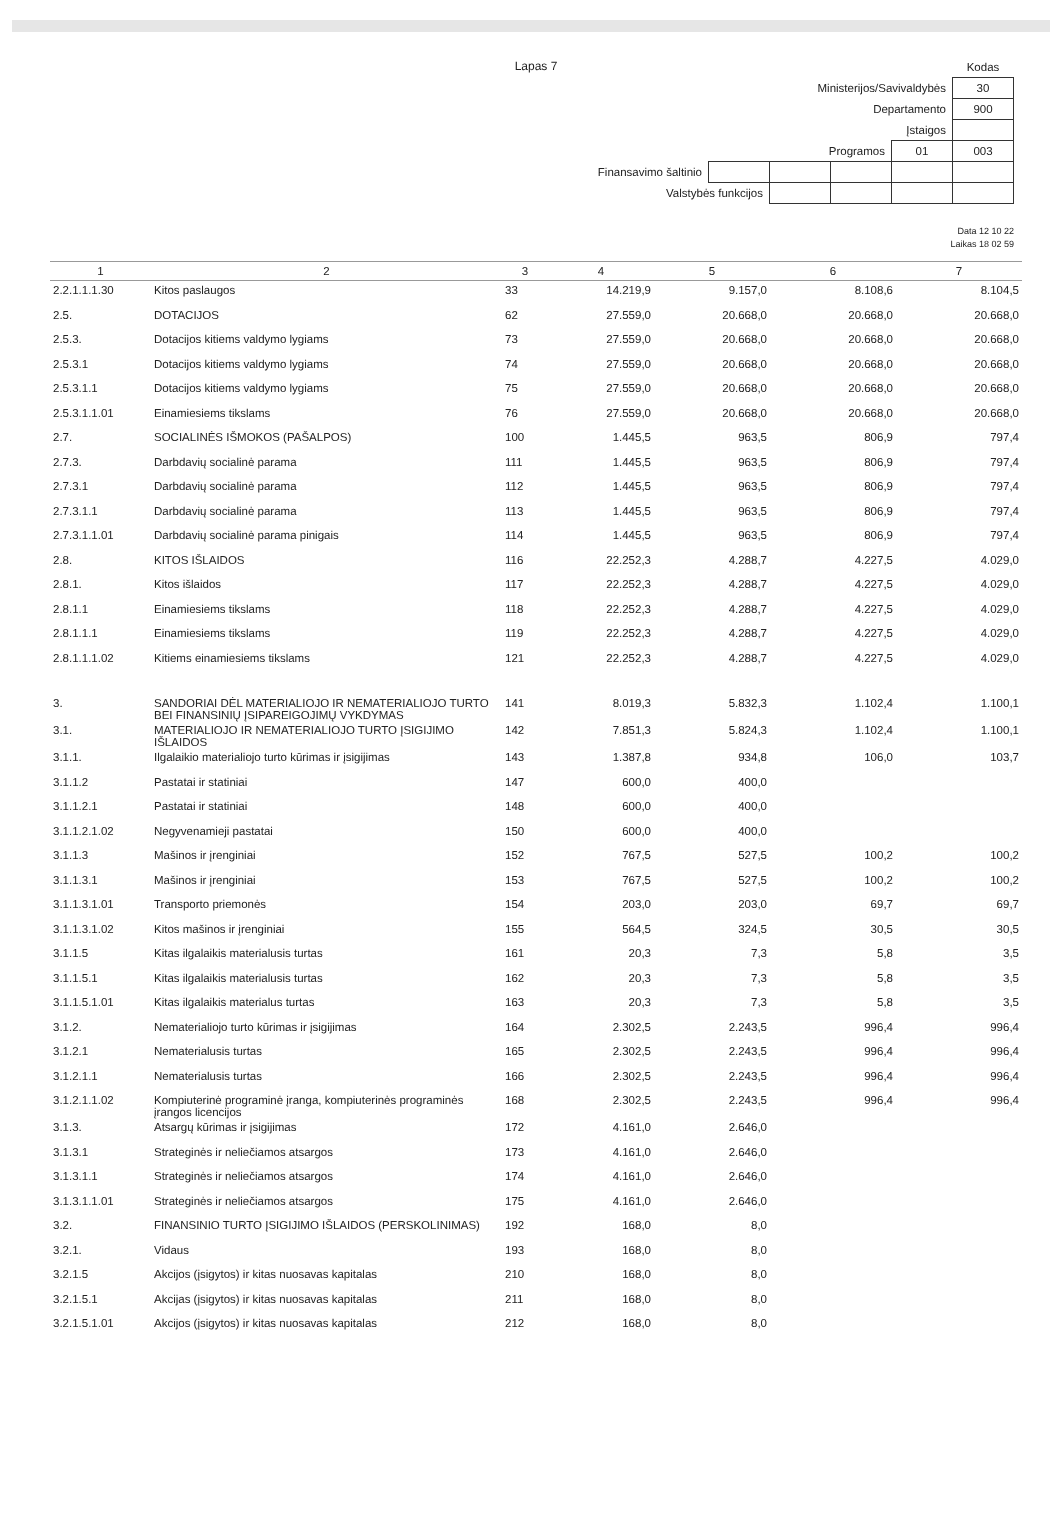Lapas 7
| | | | | | Kodas |
| Ministerijos/Savivaldybės | | | | | 30 |
| Departamento | | | | | 900 |
| Įstaigos | | | | | |
| Programos | | | | 01 | 003 |
| Finansavimo šaltinio | | | | | |
| Valstybės funkcijos | | | | | |
Data 12 10 22
Laikas 18 02 59
| 1 | 2 | 3 | 4 | 5 | 6 | 7 |
| --- | --- | --- | --- | --- | --- | --- |
| 2.2.1.1.1.30 | Kitos paslaugos | 33 | 14.219,9 | 9.157,0 | 8.108,6 | 8.104,5 |
| 2.5. | DOTACIJOS | 62 | 27.559,0 | 20.668,0 | 20.668,0 | 20.668,0 |
| 2.5.3. | Dotacijos kitiems valdymo lygiams | 73 | 27.559,0 | 20.668,0 | 20.668,0 | 20.668,0 |
| 2.5.3.1 | Dotacijos kitiems valdymo lygiams | 74 | 27.559,0 | 20.668,0 | 20.668,0 | 20.668,0 |
| 2.5.3.1.1 | Dotacijos kitiems valdymo lygiams | 75 | 27.559,0 | 20.668,0 | 20.668,0 | 20.668,0 |
| 2.5.3.1.1.01 | Einamiesiems tikslams | 76 | 27.559,0 | 20.668,0 | 20.668,0 | 20.668,0 |
| 2.7. | SOCIALINĖS IŠMOKOS (PAŠALPOS) | 100 | 1.445,5 | 963,5 | 806,9 | 797,4 |
| 2.7.3. | Darbdavių socialinė parama | 111 | 1.445,5 | 963,5 | 806,9 | 797,4 |
| 2.7.3.1 | Darbdavių socialinė parama | 112 | 1.445,5 | 963,5 | 806,9 | 797,4 |
| 2.7.3.1.1 | Darbdavių socialinė parama | 113 | 1.445,5 | 963,5 | 806,9 | 797,4 |
| 2.7.3.1.1.01 | Darbdavių socialinė parama pinigais | 114 | 1.445,5 | 963,5 | 806,9 | 797,4 |
| 2.8. | KITOS IŠLAIDOS | 116 | 22.252,3 | 4.288,7 | 4.227,5 | 4.029,0 |
| 2.8.1. | Kitos išlaidos | 117 | 22.252,3 | 4.288,7 | 4.227,5 | 4.029,0 |
| 2.8.1.1 | Einamiesiems tikslams | 118 | 22.252,3 | 4.288,7 | 4.227,5 | 4.029,0 |
| 2.8.1.1.1 | Einamiesiems tikslams | 119 | 22.252,3 | 4.288,7 | 4.227,5 | 4.029,0 |
| 2.8.1.1.1.02 | Kitiems einamiesiems tikslams | 121 | 22.252,3 | 4.288,7 | 4.227,5 | 4.029,0 |
| 3. | SANDORIAI DĖL MATERIALIOJO IR NEMATERIALIOJO TURTO BEI FINANSINIŲ ĮSIPAREIGOJIMŲ VYKDYMAS | 141 | 8.019,3 | 5.832,3 | 1.102,4 | 1.100,1 |
| 3.1. | MATERIALIOJO IR NEMATERIALIOJO TURTO ĮSIGIJIMO IŠLAIDOS | 142 | 7.851,3 | 5.824,3 | 1.102,4 | 1.100,1 |
| 3.1.1. | Ilgalaikio materialiojo turto kūrimas ir įsigijimas | 143 | 1.387,8 | 934,8 | 106,0 | 103,7 |
| 3.1.1.2 | Pastatai ir statiniai | 147 | 600,0 | 400,0 | | |
| 3.1.1.2.1 | Pastatai ir statiniai | 148 | 600,0 | 400,0 | | |
| 3.1.1.2.1.02 | Negyvenamieji pastatai | 150 | 600,0 | 400,0 | | |
| 3.1.1.3 | Mašinos ir įrenginiai | 152 | 767,5 | 527,5 | 100,2 | 100,2 |
| 3.1.1.3.1 | Mašinos ir įrenginiai | 153 | 767,5 | 527,5 | 100,2 | 100,2 |
| 3.1.1.3.1.01 | Transporto priemonės | 154 | 203,0 | 203,0 | 69,7 | 69,7 |
| 3.1.1.3.1.02 | Kitos mašinos ir įrenginiai | 155 | 564,5 | 324,5 | 30,5 | 30,5 |
| 3.1.1.5 | Kitas ilgalaikis materialusis turtas | 161 | 20,3 | 7,3 | 5,8 | 3,5 |
| 3.1.1.5.1 | Kitas ilgalaikis materialusis turtas | 162 | 20,3 | 7,3 | 5,8 | 3,5 |
| 3.1.1.5.1.01 | Kitas ilgalaikis materialus turtas | 163 | 20,3 | 7,3 | 5,8 | 3,5 |
| 3.1.2. | Nematerialiojo turto kūrimas ir įsigijimas | 164 | 2.302,5 | 2.243,5 | 996,4 | 996,4 |
| 3.1.2.1 | Nematerialusis turtas | 165 | 2.302,5 | 2.243,5 | 996,4 | 996,4 |
| 3.1.2.1.1 | Nematerialusis turtas | 166 | 2.302,5 | 2.243,5 | 996,4 | 996,4 |
| 3.1.2.1.1.02 | Kompiuterinė programinė įranga, kompiuterinės programinės įrangos licencijos | 168 | 2.302,5 | 2.243,5 | 996,4 | 996,4 |
| 3.1.3. | Atsargų kūrimas ir įsigijimas | 172 | 4.161,0 | 2.646,0 | | |
| 3.1.3.1 | Strateginės ir neliečiamos atsargos | 173 | 4.161,0 | 2.646,0 | | |
| 3.1.3.1.1 | Strateginės ir neliečiamos atsargos | 174 | 4.161,0 | 2.646,0 | | |
| 3.1.3.1.1.01 | Strateginės ir neliečiamos atsargos | 175 | 4.161,0 | 2.646,0 | | |
| 3.2. | FINANSINIO TURTO ĮSIGIJIMO IŠLAIDOS (PERSKOLINIMAS) | 192 | 168,0 | 8,0 | | |
| 3.2.1. | Vidaus | 193 | 168,0 | 8,0 | | |
| 3.2.1.5 | Akcijos (įsigytos) ir kitas nuosavas kapitalas | 210 | 168,0 | 8,0 | | |
| 3.2.1.5.1 | Akcijas (įsigytos) ir kitas nuosavas kapitalas | 211 | 168,0 | 8,0 | | |
| 3.2.1.5.1.01 | Akcijos (įsigytos) ir kitas nuosavas kapitalas | 212 | 168,0 | 8,0 | | |